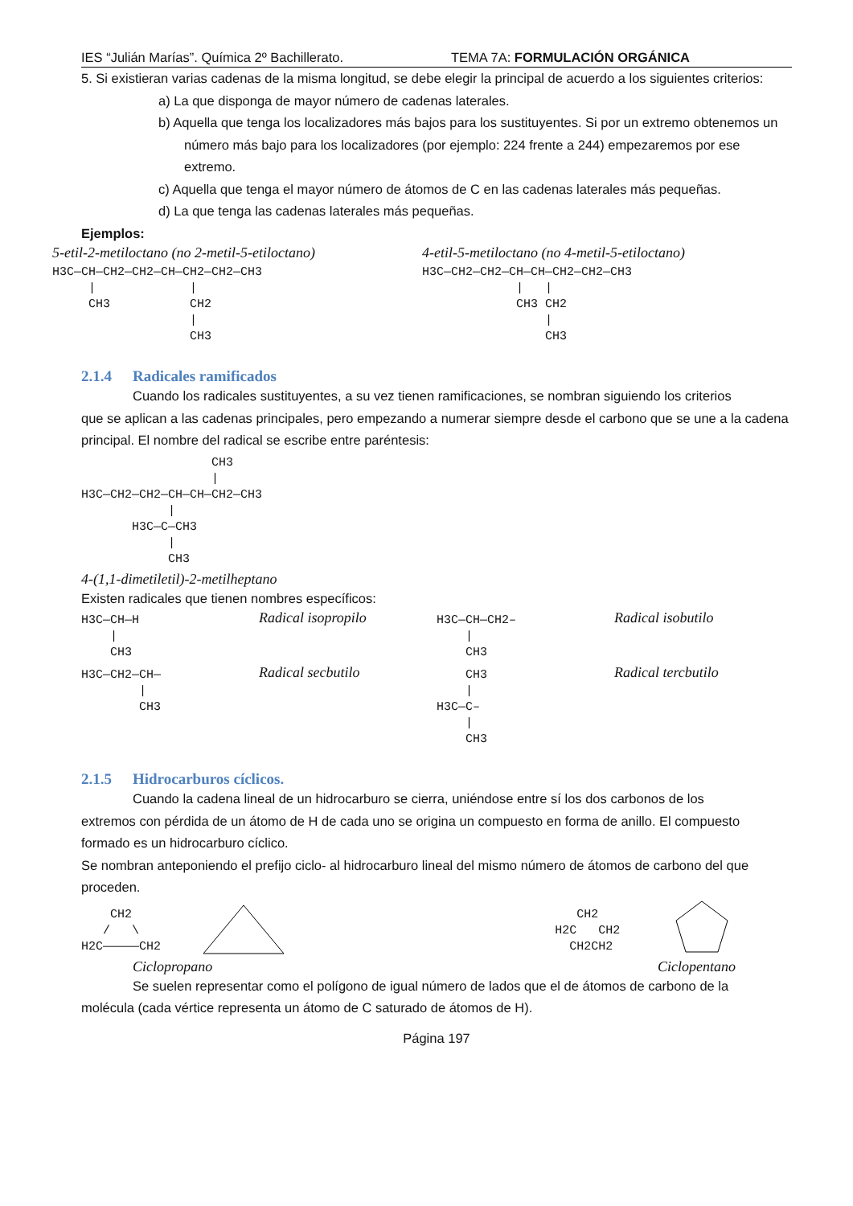IES “Julián Marías”. Química 2º Bachillerato. TEMA 7A: FORMULACIÓN ORGÁNICA
5. Si existieran varias cadenas de la misma longitud, se debe elegir la principal de acuerdo a los siguientes criterios:
a) La que disponga de mayor número de cadenas laterales.
b) Aquella que tenga los localizadores más bajos para los sustituyentes. Si por un extremo obtenemos un número más bajo para los localizadores (por ejemplo: 224 frente a 244) empezaremos por ese extremo.
c) Aquella que tenga el mayor número de átomos de C en las cadenas laterales más pequeñas.
d) La que tenga las cadenas laterales más pequeñas.
Ejemplos:
5-etil-2-metiloctano (no 2-metil-5-etiloctano)
H3C—CH—CH2—CH2—CH—CH2—CH2—CH3 | | CH3 CH2 | CH3
4-etil-5-metiloctano (no 4-metil-5-etiloctano)
H3C—CH2—CH2—CH—CH—CH2—CH2—CH3 | | CH3 CH2 | CH3
2.1.4 Radicales ramificados
Cuando los radicales sustituyentes, a su vez tienen ramificaciones, se nombran siguiendo los criterios
que se aplican a las cadenas principales, pero empezando a numerar siempre desde el carbono que se une a la cadena principal. El nombre del radical se escribe entre paréntesis:
CH3 | H3C—CH2—CH2—CH—CH—CH2—CH3 | H3C—C—CH3 | CH3
4-(1,1-dimetiletil)-2-metilheptano
Existen radicales que tienen nombres específicos:
H3C—CH—H | CH3
Radical isopropilo
H3C—CH—CH2– | CH3
Radical isobutilo
H3C—CH2—CH— | CH3
Radical secbutilo
CH3 | H3C—C– | CH3
Radical tercbutilo
2.1.5 Hidrocarburos cíclicos.
Cuando la cadena lineal de un hidrocarburo se cierra, uniéndose entre sí los dos carbonos de los
extremos con pérdida de un átomo de H de cada uno se origina un compuesto en forma de anillo. El compuesto formado es un hidrocarburo cíclico.
Se nombran anteponiendo el prefijo ciclo- al hidrocarburo lineal del mismo número de átomos de carbono del que proceden.
CH2 / \ H2C—————CH2
CH2 H2C CH2 CH2CH2
Ciclopropano Ciclopentano
Se suelen representar como el polígono de igual número de lados que el de átomos de carbono de la
molécula (cada vértice representa un átomo de C saturado de átomos de H).
Página 197